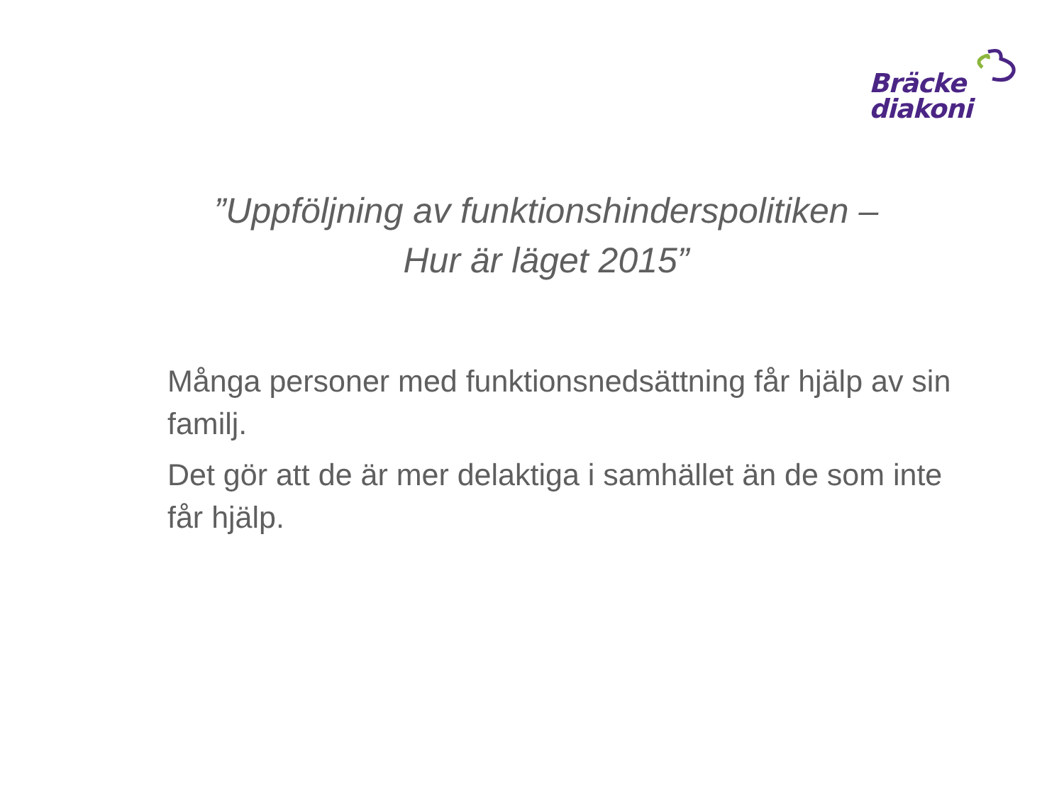Bräcke
diakoni
”Uppföljning av funktionshinderspolitiken –
Hur är läget 2015”
Många personer med funktionsnedsättning får hjälp av sin familj.
Det gör att de är mer delaktiga i samhället än de som inte får hjälp.